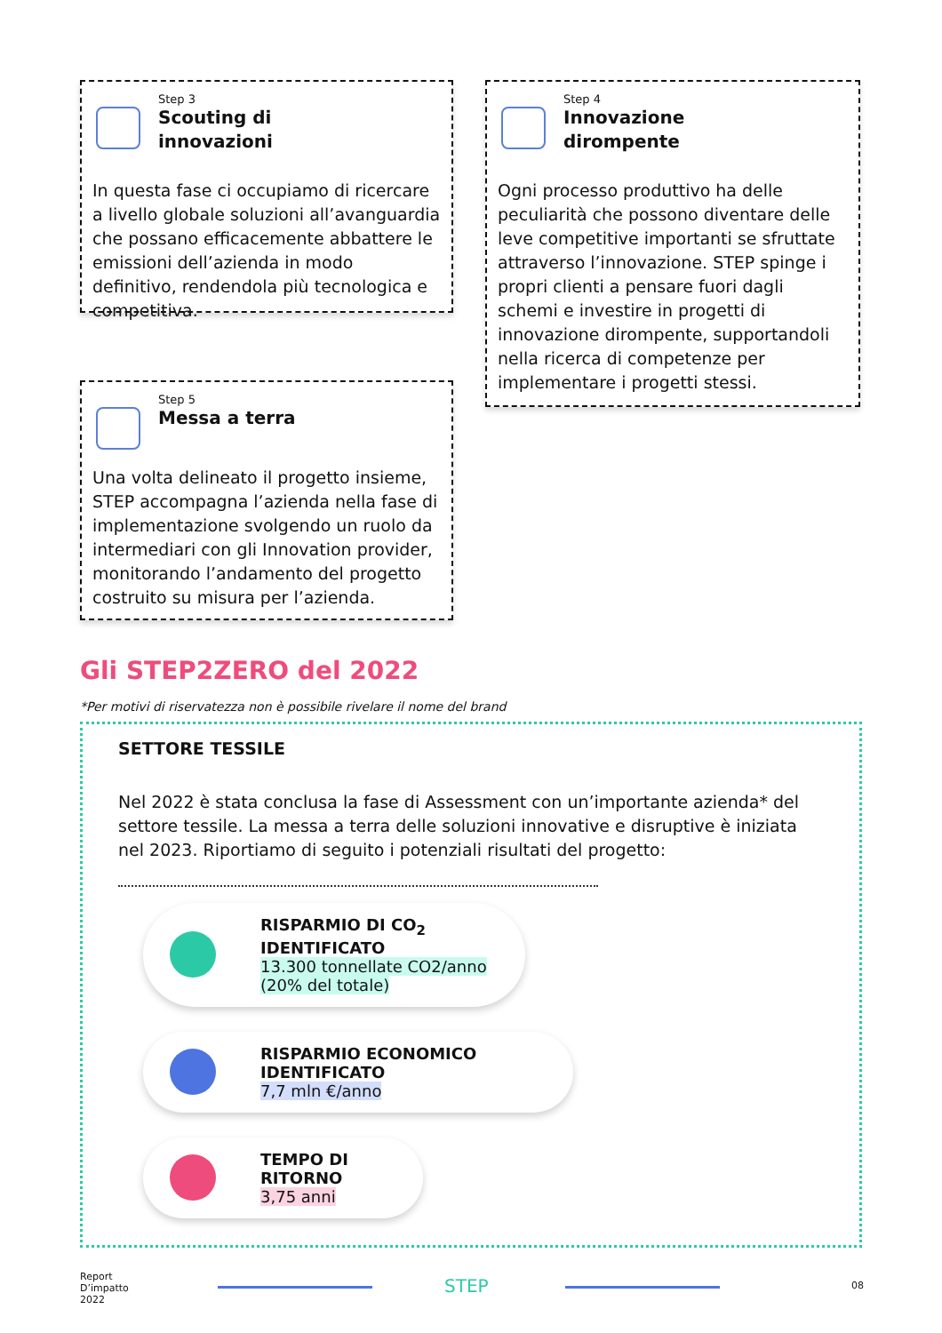Step 3
Scouting di
innovazioni
In questa fase ci occupiamo di ricercare a livello globale soluzioni all’avanguardia che possano efficacemente abbattere le emissioni dell’azienda in modo definitivo, rendendola più tecnologica e competitiva.
Step 4
Innovazione
dirompente
Ogni processo produttivo ha delle peculiarità che possono diventare delle leve competitive importanti se sfruttate attraverso l’innovazione. STEP spinge i propri clienti a pensare fuori dagli schemi e investire in progetti di innovazione dirompente, supportandoli nella ricerca di competenze per implementare i progetti stessi.
Step 5
Messa a terra
Una volta delineato il progetto insieme, STEP accompagna l’azienda nella fase di implementazione svolgendo un ruolo da intermediari con gli Innovation provider, monitorando l’andamento del progetto costruito su misura per l’azienda.
Gli STEP2ZERO del 2022
*Per motivi di riservatezza non è possibile rivelare il nome del brand
SETTORE TESSILE
Nel 2022 è stata conclusa la fase di Assessment con un’importante azienda* del settore tessile. La messa a terra delle soluzioni innovative e disruptive è iniziata nel 2023. Riportiamo di seguito i potenziali risultati del progetto:
RISPARMIO DI CO<sub>2</sub> IDENTIFICATO
13.300 tonnellate CO2/anno
(20% del totale)
RISPARMIO ECONOMICO IDENTIFICATO
7,7 mln €/anno
TEMPO DI RITORNO
3,75 anni
Report
D’impatto
2022
STEP 08